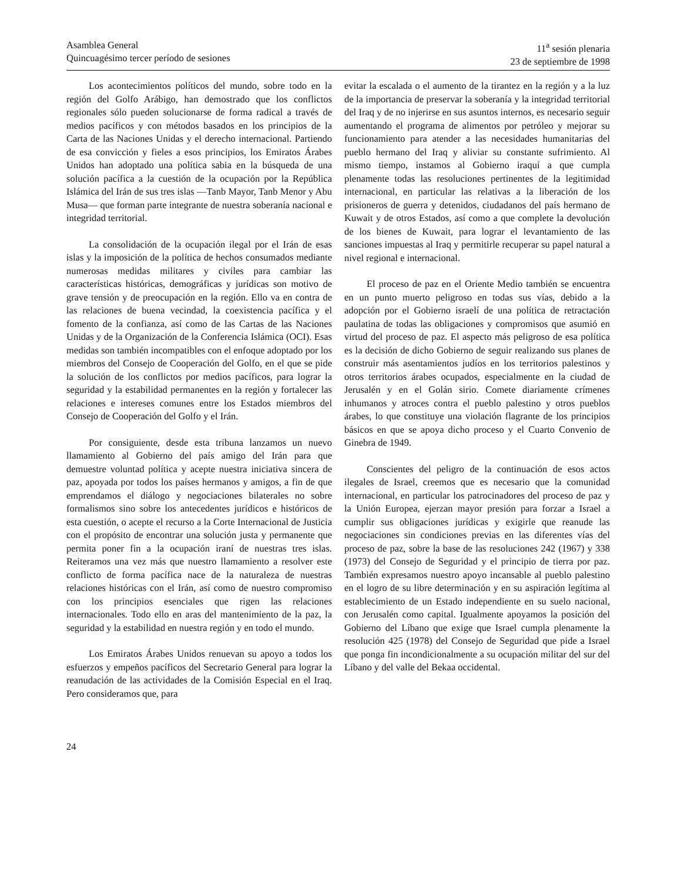Asamblea General
Quincuagésimo tercer período de sesiones
11<sup>a</sup> sesión plenaria
23 de septiembre de 1998
Los acontecimientos políticos del mundo, sobre todo en la región del Golfo Arábigo, han demostrado que los conflictos regionales sólo pueden solucionarse de forma radical a través de medios pacíficos y con métodos basados en los principios de la Carta de las Naciones Unidas y el derecho internacional. Partiendo de esa convicción y fieles a esos principios, los Emiratos Árabes Unidos han adoptado una política sabia en la búsqueda de una solución pacífica a la cuestión de la ocupación por la República Islámica del Irán de sus tres islas —Tanb Mayor, Tanb Menor y Abu Musa— que forman parte integrante de nuestra soberanía nacional e integridad territorial.
La consolidación de la ocupación ilegal por el Irán de esas islas y la imposición de la política de hechos consumados mediante numerosas medidas militares y civiles para cambiar las características históricas, demográficas y jurídicas son motivo de grave tensión y de preocupación en la región. Ello va en contra de las relaciones de buena vecindad, la coexistencia pacífica y el fomento de la confianza, así como de las Cartas de las Naciones Unidas y de la Organización de la Conferencia Islámica (OCI). Esas medidas son también incompatibles con el enfoque adoptado por los miembros del Consejo de Cooperación del Golfo, en el que se pide la solución de los conflictos por medios pacíficos, para lograr la seguridad y la estabilidad permanentes en la región y fortalecer las relaciones e intereses comunes entre los Estados miembros del Consejo de Cooperación del Golfo y el Irán.
Por consiguiente, desde esta tribuna lanzamos un nuevo llamamiento al Gobierno del país amigo del Irán para que demuestre voluntad política y acepte nuestra iniciativa sincera de paz, apoyada por todos los países hermanos y amigos, a fin de que emprendamos el diálogo y negociaciones bilaterales no sobre formalismos sino sobre los antecedentes jurídicos e históricos de esta cuestión, o acepte el recurso a la Corte Internacional de Justicia con el propósito de encontrar una solución justa y permanente que permita poner fin a la ocupación iraní de nuestras tres islas. Reiteramos una vez más que nuestro llamamiento a resolver este conflicto de forma pacífica nace de la naturaleza de nuestras relaciones históricas con el Irán, así como de nuestro compromiso con los principios esenciales que rigen las relaciones internacionales. Todo ello en aras del mantenimiento de la paz, la seguridad y la estabilidad en nuestra región y en todo el mundo.
Los Emiratos Árabes Unidos renuevan su apoyo a todos los esfuerzos y empeños pacíficos del Secretario General para lograr la reanudación de las actividades de la Comisión Especial en el Iraq. Pero consideramos que, para
evitar la escalada o el aumento de la tirantez en la región y a la luz de la importancia de preservar la soberanía y la integridad territorial del Iraq y de no injerirse en sus asuntos internos, es necesario seguir aumentando el programa de alimentos por petróleo y mejorar su funcionamiento para atender a las necesidades humanitarias del pueblo hermano del Iraq y aliviar su constante sufrimiento. Al mismo tiempo, instamos al Gobierno iraquí a que cumpla plenamente todas las resoluciones pertinentes de la legitimidad internacional, en particular las relativas a la liberación de los prisioneros de guerra y detenidos, ciudadanos del país hermano de Kuwait y de otros Estados, así como a que complete la devolución de los bienes de Kuwait, para lograr el levantamiento de las sanciones impuestas al Iraq y permitirle recuperar su papel natural a nivel regional e internacional.
El proceso de paz en el Oriente Medio también se encuentra en un punto muerto peligroso en todas sus vías, debido a la adopción por el Gobierno israelí de una política de retractación paulatina de todas las obligaciones y compromisos que asumió en virtud del proceso de paz. El aspecto más peligroso de esa política es la decisión de dicho Gobierno de seguir realizando sus planes de construir más asentamientos judíos en los territorios palestinos y otros territorios árabes ocupados, especialmente en la ciudad de Jerusalén y en el Golán sirio. Comete diariamente crímenes inhumanos y atroces contra el pueblo palestino y otros pueblos árabes, lo que constituye una violación flagrante de los principios básicos en que se apoya dicho proceso y el Cuarto Convenio de Ginebra de 1949.
Conscientes del peligro de la continuación de esos actos ilegales de Israel, creemos que es necesario que la comunidad internacional, en particular los patrocinadores del proceso de paz y la Unión Europea, ejerzan mayor presión para forzar a Israel a cumplir sus obligaciones jurídicas y exigirle que reanude las negociaciones sin condiciones previas en las diferentes vías del proceso de paz, sobre la base de las resoluciones 242 (1967) y 338 (1973) del Consejo de Seguridad y el principio de tierra por paz. También expresamos nuestro apoyo incansable al pueblo palestino en el logro de su libre determinación y en su aspiración legítima al establecimiento de un Estado independiente en su suelo nacional, con Jerusalén como capital. Igualmente apoyamos la posición del Gobierno del Líbano que exige que Israel cumpla plenamente la resolución 425 (1978) del Consejo de Seguridad que pide a Israel que ponga fin incondicionalmente a su ocupación militar del sur del Líbano y del valle del Bekaa occidental.
24